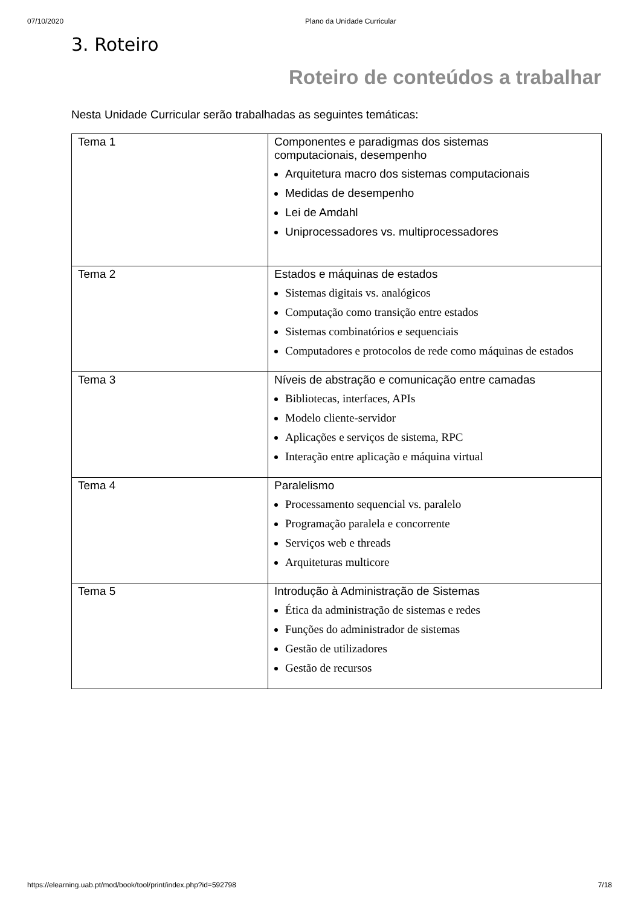07/10/2020 Plano da Unidade Curricular
3. Roteiro
Roteiro de conteúdos a trabalhar
Nesta Unidade Curricular serão trabalhadas as seguintes temáticas:
| Tema 1 | Componentes e paradigmas dos sistemas computacionais, desempenho Arquitetura macro dos sistemas computacionais Medidas de desempenho Lei de Amdahl Uniprocessadores vs. multiprocessadores |
| Tema 2 | Estados e máquinas de estados Sistemas digitais vs. analógicos Computação como transição entre estados Sistemas combinatórios e sequenciais Computadores e protocolos de rede como máquinas de estados |
| Tema 3 | Níveis de abstração e comunicação entre camadas Bibliotecas, interfaces, APIs Modelo cliente-servidor Aplicações e serviços de sistema, RPC Interação entre aplicação e máquina virtual |
| Tema 4 | Paralelismo Processamento sequencial vs. paralelo Programação paralela e concorrente Serviços web e threads Arquiteturas multicore |
| Tema 5 | Introdução à Administração de Sistemas Ética da administração de sistemas e redes Funções do administrador de sistemas Gestão de utilizadores Gestão de recursos |
https://elearning.uab.pt/mod/book/tool/print/index.php?id=592798 7/18